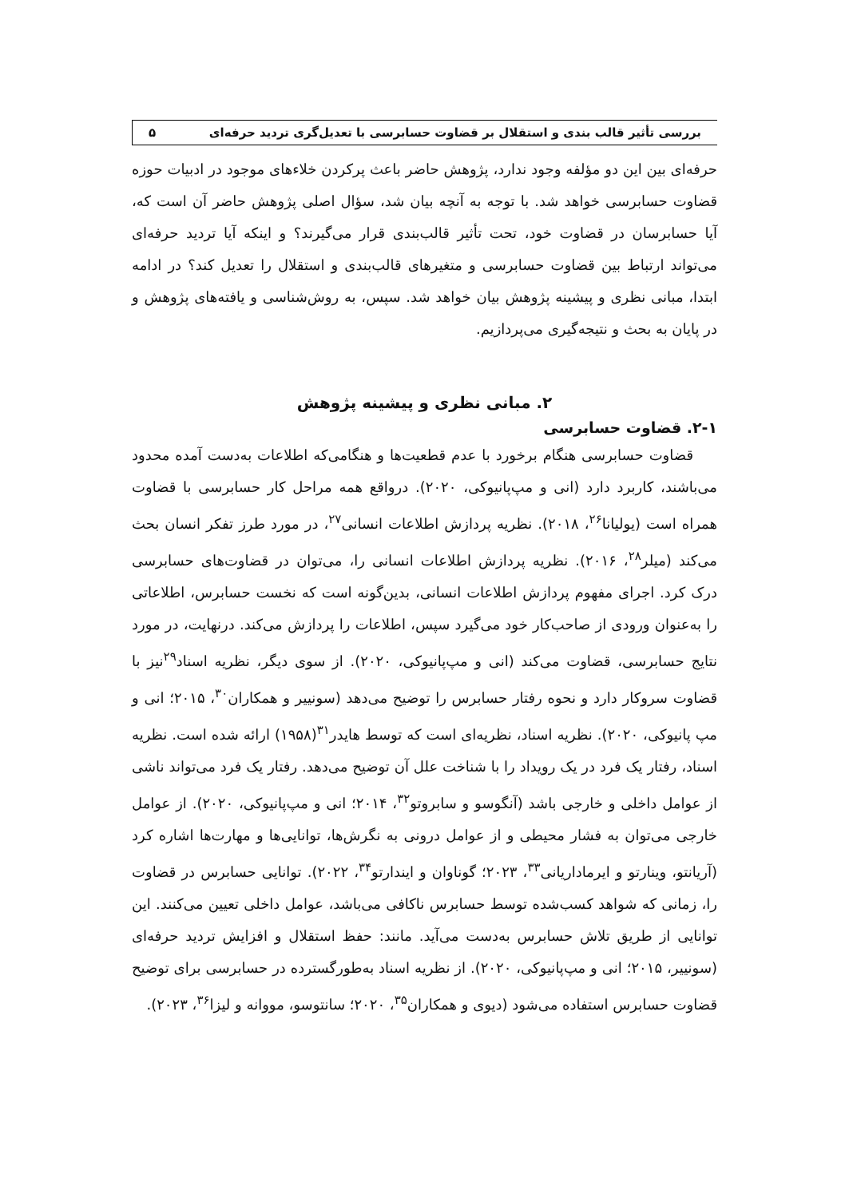بررسی تأثیر قالب بندی و استقلال بر قضاوت حسابرسی با تعدیل‌گری تردید حرفه‌ای ۵
حرفه‌ای بین این دو مؤلفه وجود ندارد، پژوهش حاضر باعث پرکردن خلاءهای موجود در ادبیات حوزه قضاوت حسابرسی خواهد شد. با توجه به آنچه بیان شد، سؤال اصلی پژوهش حاضر آن است که، آیا حسابرسان در قضاوت خود، تحت تأثیر قالب‌بندی قرار می‌گیرند؟ و اینکه آیا تردید حرفه‌ای می‌تواند ارتباط بین قضاوت حسابرسی و متغیرهای قالب‌بندی و استقلال را تعدیل کند؟ در ادامه ابتدا، مبانی نظری و پیشینه پژوهش بیان خواهد شد. سپس، به روش‌شناسی و یافته‌های پژوهش و در پایان به بحث و نتیجه‌گیری می‌پردازیم.
۲. مبانی نظری و پیشینه پژوهش
۲-۱. قضاوت حسابرسی
قضاوت حسابرسی هنگام برخورد با عدم قطعیت‌ها و هنگامی‌که اطلاعات به‌دست آمده محدود می‌باشند، کاربرد دارد (انی و مپ‌پانیوکی، ۲۰۲۰). درواقع همه مراحل کار حسابرسی با قضاوت همراه است (یولیانا<sup>۲۶</sup>، ۲۰۱۸). نظریه پردازش اطلاعات انسانی<sup>۲۷</sup>، در مورد طرز تفکر انسان بحث می‌کند (میلر<sup>۲۸</sup>، ۲۰۱۶). نظریه پردازش اطلاعات انسانی را، می‌توان در قضاوت‌های حسابرسی درک کرد. اجرای مفهوم پردازش اطلاعات انسانی، بدین‌گونه است که نخست حسابرس، اطلاعاتی را به‌عنوان ورودی از صاحب‌کار خود می‌گیرد سپس، اطلاعات را پردازش می‌کند. درنهایت، در مورد نتایج حسابرسی، قضاوت می‌کند (انی و مپ‌پانیوکی، ۲۰۲۰). از سوی دیگر، نظریه اسناد<sup>۲۹</sup>نیز با قضاوت سروکار دارد و نحوه رفتار حسابرس را توضیح می‌دهد (سونییر و همکاران<sup>۳۰</sup>، ۲۰۱۵؛ انی و مپ پانیوکی، ۲۰۲۰). نظریه اسناد، نظریه‌ای است که توسط هایدر<sup>۳۱</sup>(۱۹۵۸) ارائه شده است. نظریه اسناد، رفتار یک فرد در یک رویداد را با شناخت علل آن توضیح می‌دهد. رفتار یک فرد می‌تواند ناشی از عوامل داخلی و خارجی باشد (آنگوسو و سابروتو<sup>۳۲</sup>، ۲۰۱۴؛ انی و مپ‌پانیوکی، ۲۰۲۰). از عوامل خارجی می‌توان به فشار محیطی و از عوامل درونی به نگرش‌ها، توانایی‌ها و مهارت‌ها اشاره کرد (آریانتو، وینارتو و ایرماداریانی<sup>۳۳</sup>، ۲۰۲۳؛ گوناوان و ایندارتو<sup>۳۴</sup>، ۲۰۲۲). توانایی حسابرس در قضاوت را، زمانی که شواهد کسب‌شده توسط حسابرس ناکافی می‌باشد، عوامل داخلی تعیین می‌کنند. این توانایی از طریق تلاش حسابرس به‌دست می‌آید. مانند: حفظ استقلال و افزایش تردید حرفه‌ای (سونییر، ۲۰۱۵؛ انی و مپ‌پانیوکی، ۲۰۲۰). از نظریه اسناد به‌طورگسترده در حسابرسی برای توضیح قضاوت حسابرس استفاده می‌شود (دیوی و همکاران<sup>۳۵</sup>، ۲۰۲۰؛ سانتوسو، مووانه و لیزا<sup>۳۶</sup>، ۲۰۲۳).